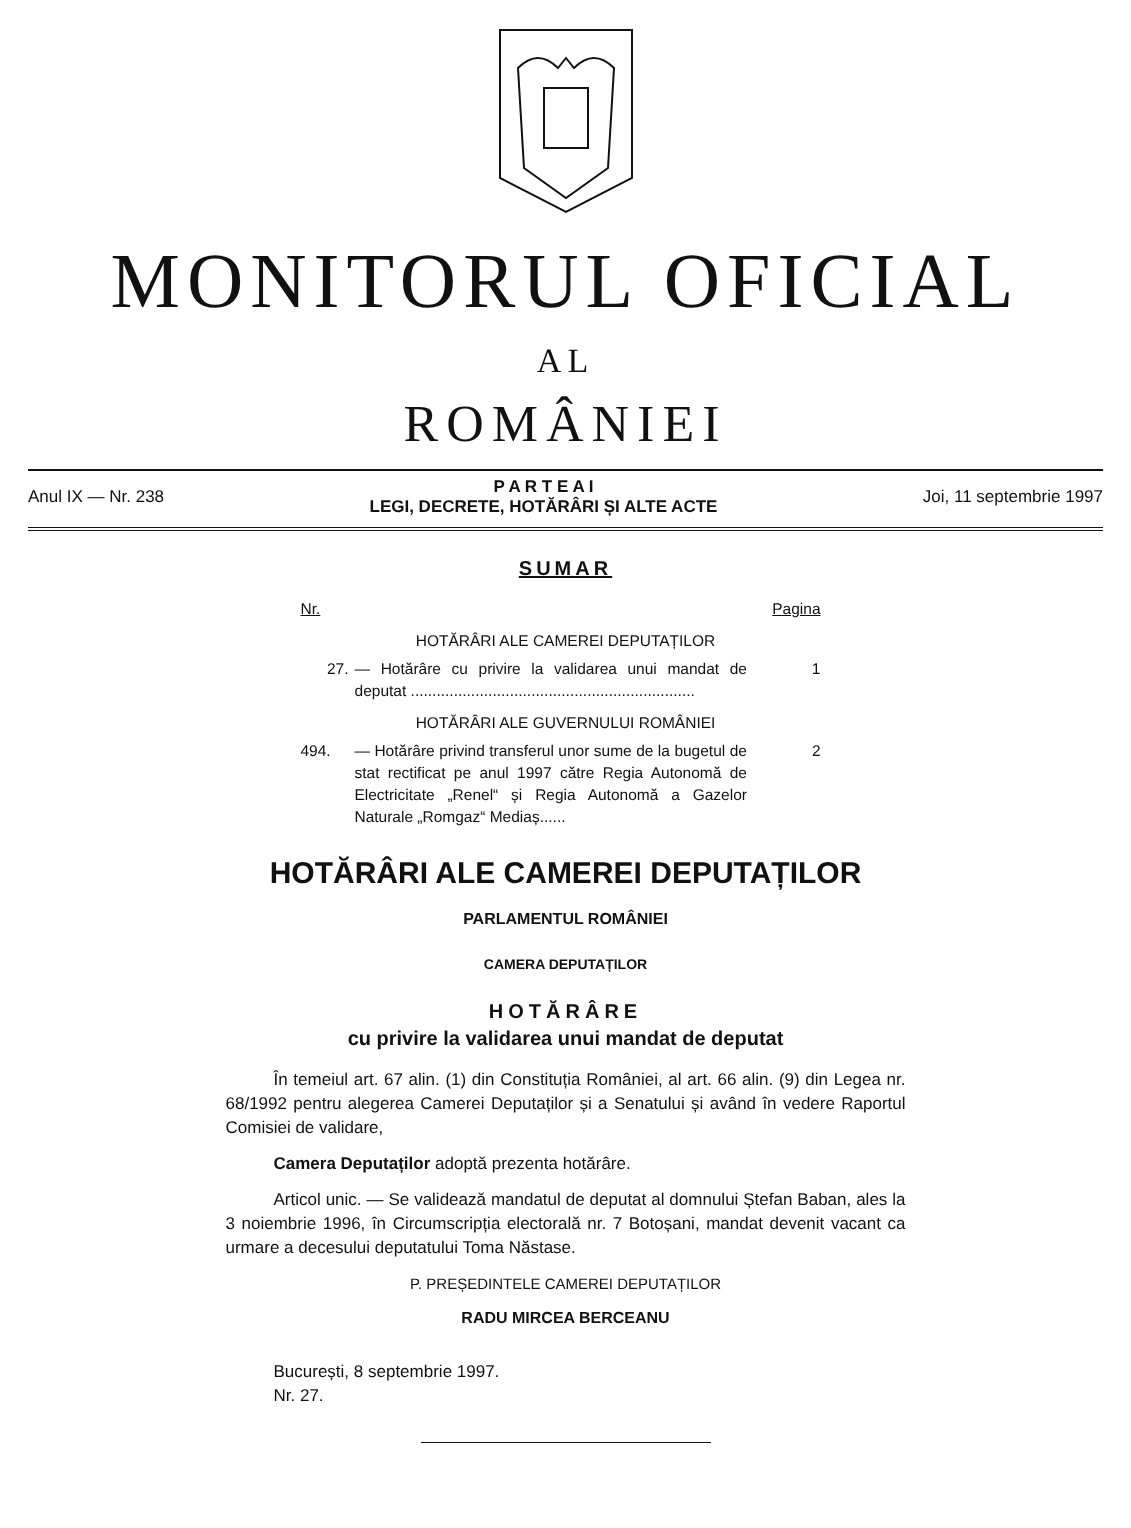MONITORUL OFICIAL
AL
ROMÂNIEI
Anul IX — Nr. 238 P A R T E A I
LEGI, DECRETE, HOTĂRÂRI ȘI ALTE ACTE Joi, 11 septembrie 1997
SUMAR
Nr. Pagina
HOTĂRÂRI ALE CAMEREI DEPUTAȚILOR
27. — Hotărâre cu privire la validarea unui mandat de deputat .................................................................. 1
HOTĂRÂRI ALE GUVERNULUI ROMÂNIEI
494. — Hotărâre privind transferul unor sume de la bugetul de stat rectificat pe anul 1997 către Regia Autonomă de Electricitate „Renel“ și Regia Autonomă a Gazelor Naturale „Romgaz“ Mediaș...... 2
HOTĂRÂRI ALE CAMEREI DEPUTAȚILOR
PARLAMENTUL ROMÂNIEI
CAMERA DEPUTAȚILOR
HOTĂRÂRE
cu privire la validarea unui mandat de deputat
În temeiul art. 67 alin. (1) din Constituția României, al art. 66 alin. (9) din Legea nr. 68/1992 pentru alegerea Camerei Deputaților și a Senatului și având în vedere Raportul Comisiei de validare,
Camera Deputaților adoptă prezenta hotărâre.
Articol unic. — Se validează mandatul de deputat al domnului Ștefan Baban, ales la 3 noiembrie 1996, în Circumscripția electorală nr. 7 Botoșani, mandat devenit vacant ca urmare a decesului deputatului Toma Năstase.
P. PREȘEDINTELE CAMEREI DEPUTAȚILOR
RADU MIRCEA BERCEANU
București, 8 septembrie 1997.
Nr. 27.